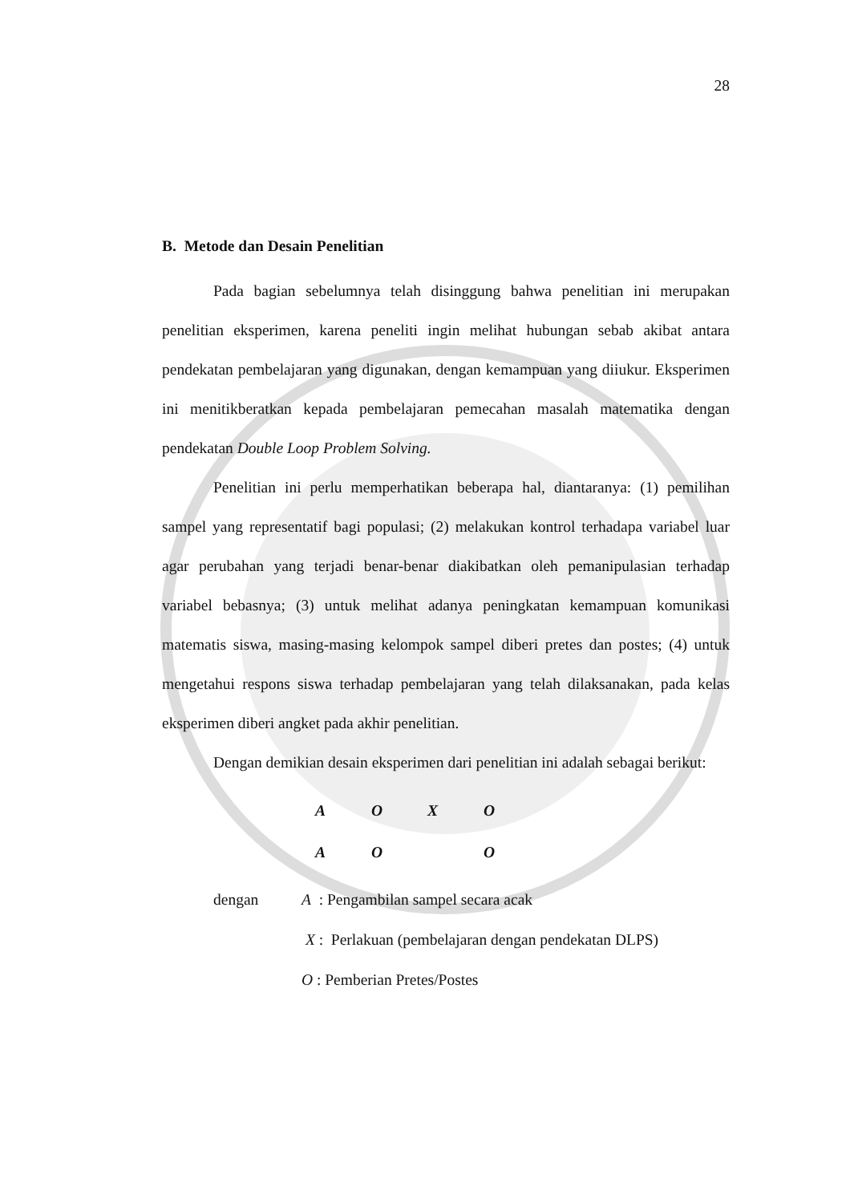28
B. Metode dan Desain Penelitian
Pada bagian sebelumnya telah disinggung bahwa penelitian ini merupakan penelitian eksperimen, karena peneliti ingin melihat hubungan sebab akibat antara pendekatan pembelajaran yang digunakan, dengan kemampuan yang diiukur. Eksperimen ini menitikberatkan kepada pembelajaran pemecahan masalah matematika dengan pendekatan Double Loop Problem Solving.
Penelitian ini perlu memperhatikan beberapa hal, diantaranya: (1) pemilihan sampel yang representatif bagi populasi; (2) melakukan kontrol terhadapa variabel luar agar perubahan yang terjadi benar-benar diakibatkan oleh pemanipulasian terhadap variabel bebasnya; (3) untuk melihat adanya peningkatan kemampuan komunikasi matematis siswa, masing-masing kelompok sampel diberi pretes dan postes; (4) untuk mengetahui respons siswa terhadap pembelajaran yang telah dilaksanakan, pada kelas eksperimen diberi angket pada akhir penelitian.
Dengan demikian desain eksperimen dari penelitian ini adalah sebagai berikut:
| A | O | X | O |
| A | O | | O |
dengan A : Pengambilan sampel secara acak
X : Perlakuan (pembelajaran dengan pendekatan DLPS)
O : Pemberian Pretes/Postes